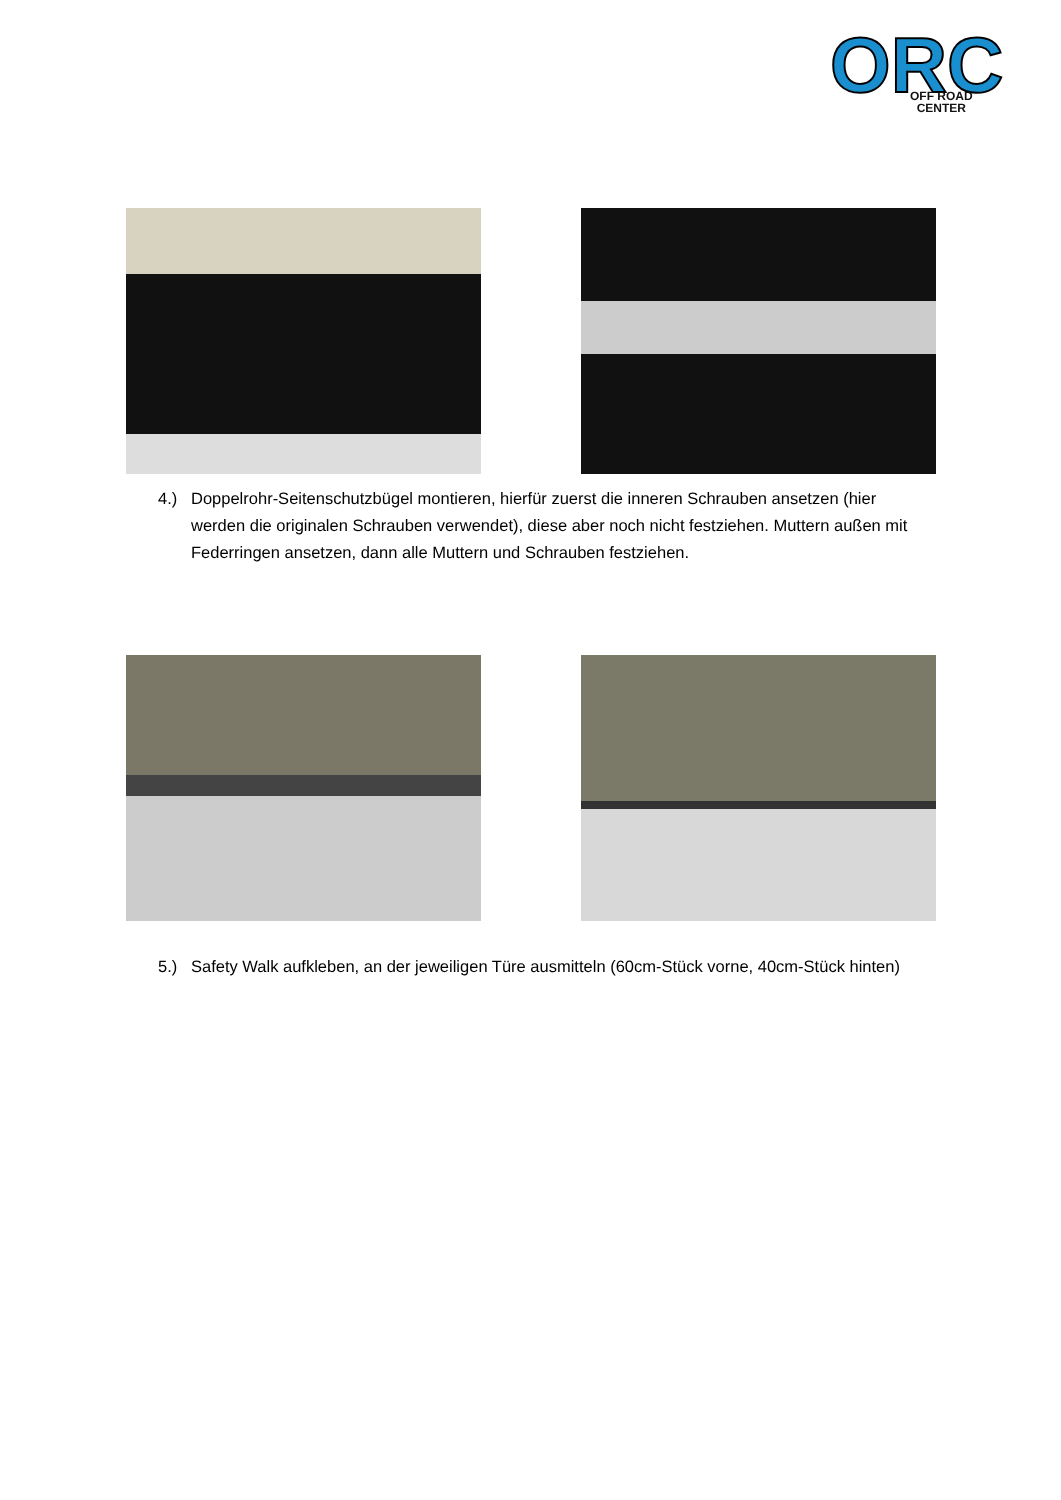ORC
OFF ROAD
CENTER
4.) Doppelrohr-Seitenschutzbügel montieren, hierfür zuerst die inneren Schrauben ansetzen (hier werden die originalen Schrauben verwendet), diese aber noch nicht festziehen. Muttern außen mit Federringen ansetzen, dann alle Muttern und Schrauben festziehen.
5.) Safety Walk aufkleben, an der jeweiligen Türe ausmitteln (60cm-Stück vorne, 40cm-Stück hinten)